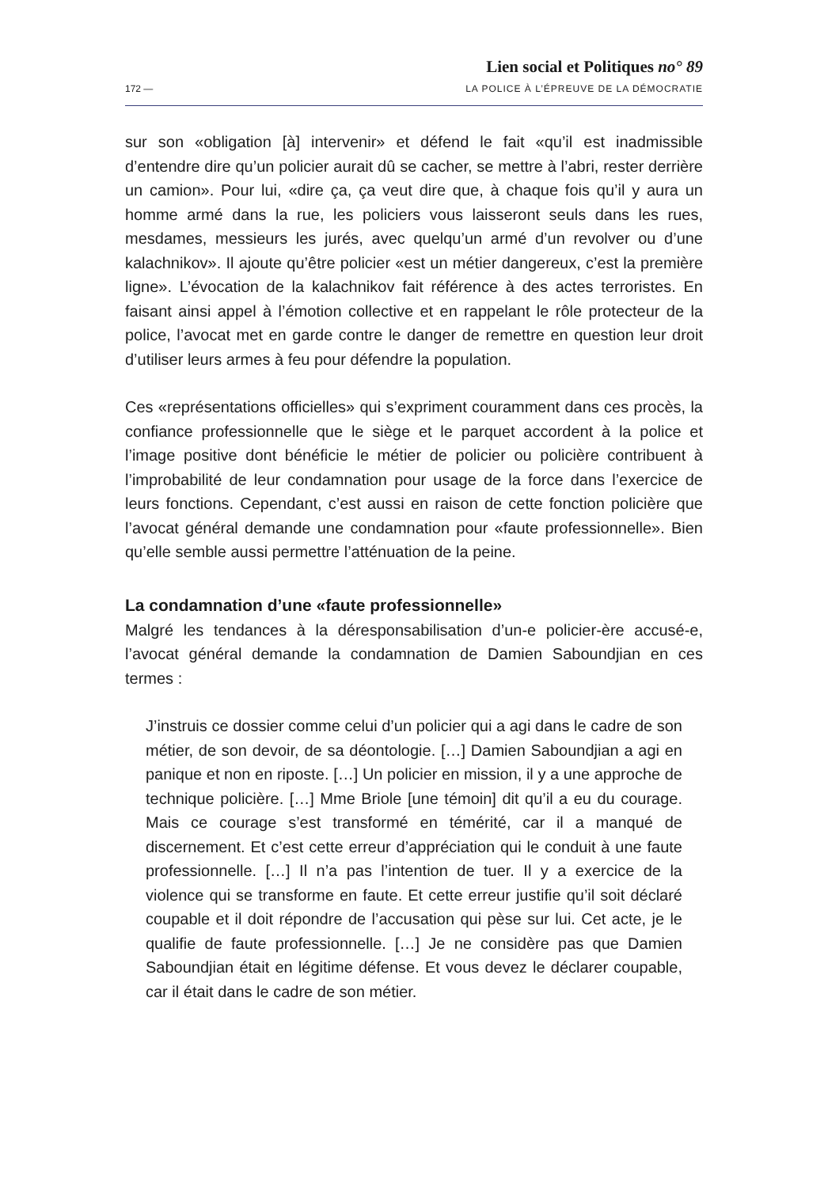172 —
Lien social et Politiques no° 89
LA POLICE À L’ÉPREUVE DE LA DÉMOCRATIE
sur son «obligation [à] intervenir» et défend le fait «qu’il est inadmissible d’entendre dire qu’un policier aurait dû se cacher, se mettre à l’abri, rester derrière un camion». Pour lui, «dire ça, ça veut dire que, à chaque fois qu’il y aura un homme armé dans la rue, les policiers vous laisseront seuls dans les rues, mesdames, messieurs les jurés, avec quelqu’un armé d’un revolver ou d’une kalachnikov». Il ajoute qu’être policier «est un métier dangereux, c’est la première ligne». L’évocation de la kalachnikov fait référence à des actes terroristes. En faisant ainsi appel à l’émotion collective et en rappelant le rôle protecteur de la police, l’avocat met en garde contre le danger de remettre en question leur droit d’utiliser leurs armes à feu pour défendre la population.
Ces «représentations officielles» qui s’expriment couramment dans ces procès, la confiance professionnelle que le siège et le parquet accordent à la police et l’image positive dont bénéficie le métier de policier ou policière contribuent à l’improbabilité de leur condamnation pour usage de la force dans l’exercice de leurs fonctions. Cependant, c’est aussi en raison de cette fonction policière que l’avocat général demande une condamnation pour «faute professionnelle». Bien qu’elle semble aussi permettre l’atténuation de la peine.
La condamnation d’une «faute professionnelle»
Malgré les tendances à la déresponsabilisation d’un-e policier-ère accusé-e, l’avocat général demande la condamnation de Damien Saboundjian en ces termes :
J’instruis ce dossier comme celui d’un policier qui a agi dans le cadre de son métier, de son devoir, de sa déontologie. […] Damien Saboundjian a agi en panique et non en riposte. […] Un policier en mission, il y a une approche de technique policière. […] Mme Briole [une témoin] dit qu’il a eu du courage. Mais ce courage s’est transformé en témérité, car il a manqué de discernement. Et c’est cette erreur d’appréciation qui le conduit à une faute professionnelle. […] Il n’a pas l’intention de tuer. Il y a exercice de la violence qui se transforme en faute. Et cette erreur justifie qu’il soit déclaré coupable et il doit répondre de l’accusation qui pèse sur lui. Cet acte, je le qualifie de faute professionnelle. […] Je ne considère pas que Damien Saboundjian était en légitime défense. Et vous devez le déclarer coupable, car il était dans le cadre de son métier.